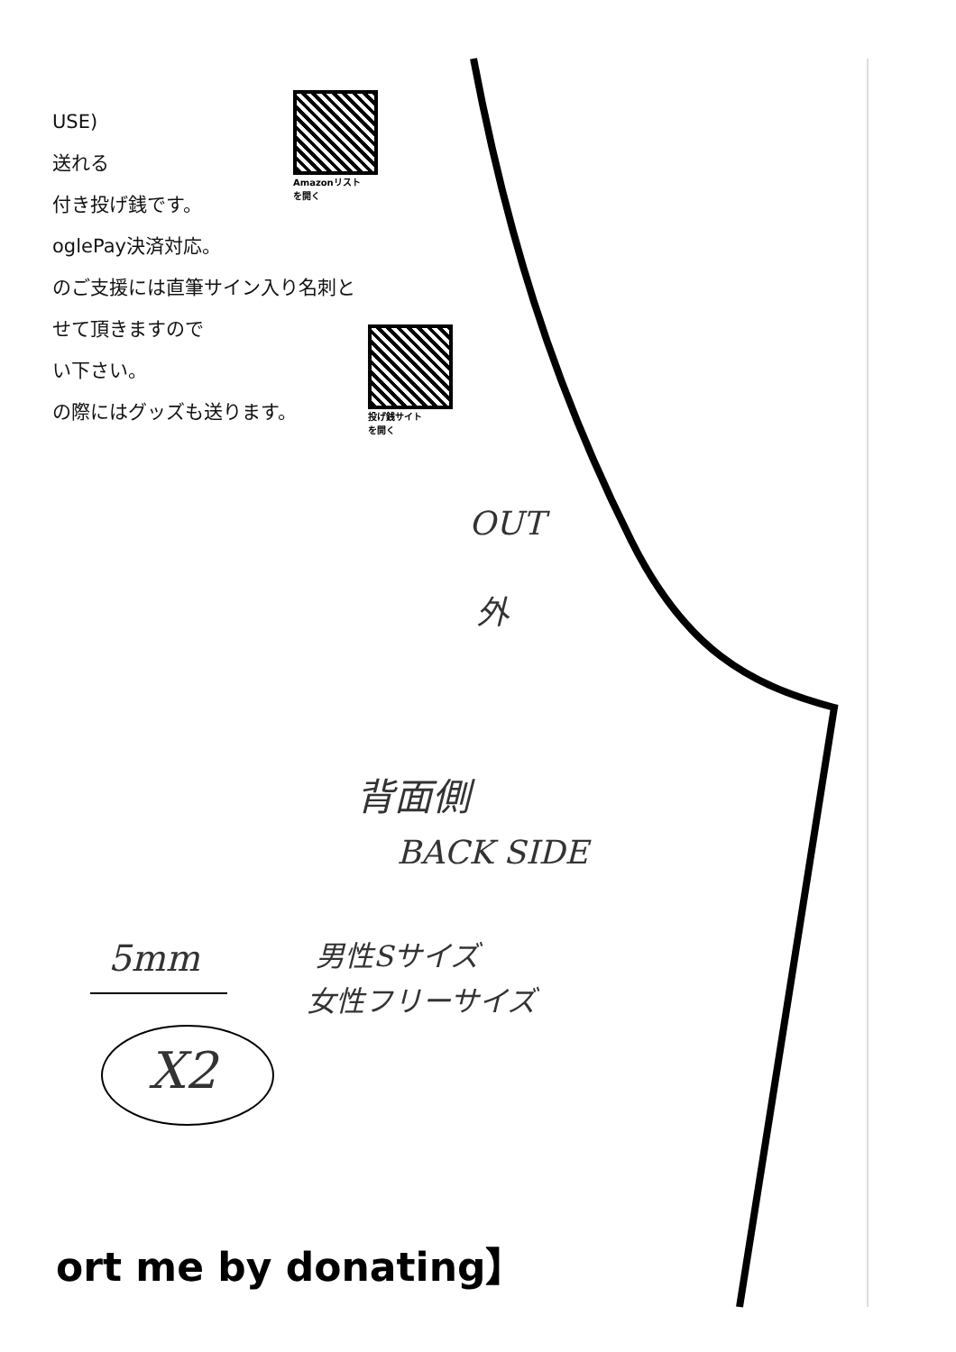USE)
送れる
付き投げ銭です。
oglePay決済対応。
のご支援には直筆サイン入り名刺と
せて頂きますので
い下さい。
の際にはグッズも送ります。
Amazonリスト
を開く
投げ銭サイト
を開く
OUT
外
背面側
BACK SIDE
男性Sサイズ
女性フリーサイズ
5mm
X2
ort me by donating】